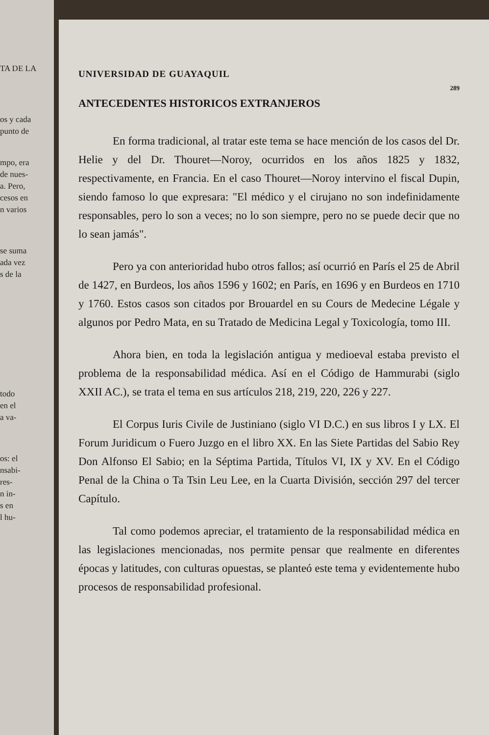TA DE LA
os y cada
punto de
mpo, era
de nues-
a. Pero,
cesos en
n varios
se suma
ada vez
s de la
todo
en el
a va-
os: el
nsabi-
res-
n in-
s en
l hu-
UNIVERSIDAD DE GUAYAQUIL
289
ANTECEDENTES HISTORICOS EXTRANJEROS
En forma tradicional, al tratar este tema se hace mención de los casos del Dr. Helie y del Dr. Thouret—Noroy, ocurridos en los años 1825 y 1832, respectivamente, en Francia. En el caso Thouret—Noroy intervino el fiscal Dupin, siendo famoso lo que expresara: "El médico y el cirujano no son indefinidamente responsables, pero lo son a veces; no lo son siempre, pero no se puede decir que no lo sean jamás".
Pero ya con anterioridad hubo otros fallos; así ocurrió en París el 25 de Abril de 1427, en Burdeos, los años 1596 y 1602; en París, en 1696 y en Burdeos en 1710 y 1760. Estos casos son citados por Brouardel en su Cours de Medecine Légale y algunos por Pedro Mata, en su Tratado de Medicina Legal y Toxicología, tomo III.
Ahora bien, en toda la legislación antigua y medioeval estaba previsto el problema de la responsabilidad médica. Así en el Código de Hammurabi (siglo XXII AC.), se trata el tema en sus artículos 218, 219, 220, 226 y 227.
El Corpus Iuris Civile de Justiniano (siglo VI D.C.) en sus libros I y LX. El Forum Juridicum o Fuero Juzgo en el libro XX. En las Siete Partidas del Sabio Rey Don Alfonso El Sabio; en la Séptima Partida, Títulos VI, IX y XV. En el Código Penal de la China o Ta Tsin Leu Lee, en la Cuarta División, sección 297 del tercer Capítulo.
Tal como podemos apreciar, el tratamiento de la responsabilidad médica en las legislaciones mencionadas, nos permite pensar que realmente en diferentes épocas y latitudes, con culturas opuestas, se planteó este tema y evidentemente hubo procesos de responsabilidad profesional.